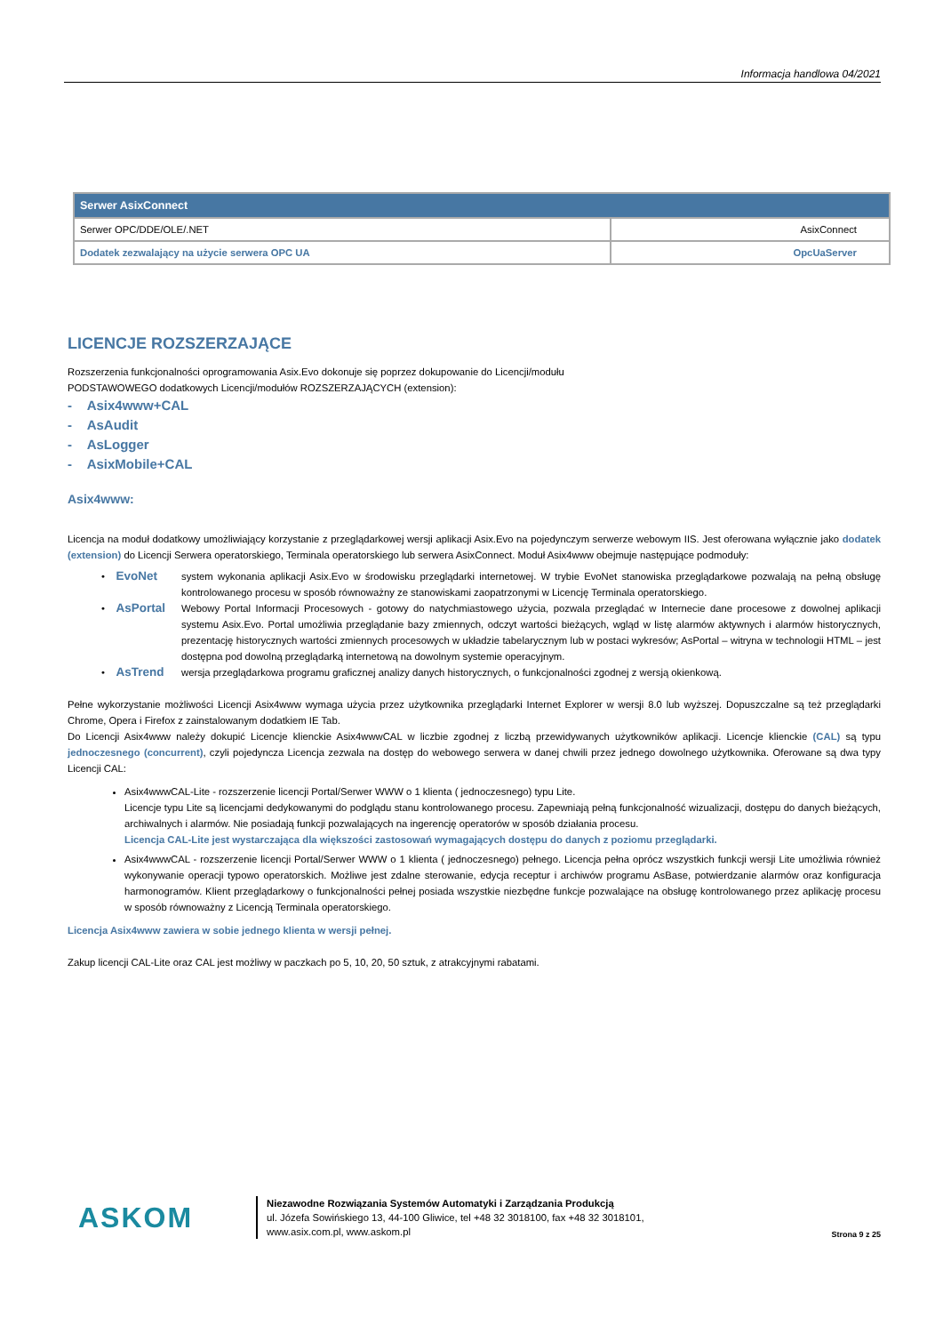Informacja handlowa 04/2021
| Serwer AsixConnect | |
| --- | --- |
| Serwer OPC/DDE/OLE/.NET | AsixConnect |
| Dodatek zezwalający na użycie serwera OPC UA | OpcUaServer |
LICENCJE ROZSZERZAJĄCE
Rozszerzenia funkcjonalności oprogramowania Asix.Evo dokonuje się poprzez dokupowanie do Licencji/modułu
PODSTAWOWEGO dodatkowych Licencji/modułów ROZSZERZAJĄCYCH (extension):
- Asix4www+CAL
- AsAudit
- AsLogger
- AsixMobile+CAL
Asix4www:
Licencja na moduł dodatkowy umożliwiający korzystanie z przeglądarkowej wersji aplikacji Asix.Evo na pojedynczym serwerze webowym IIS. Jest oferowana wyłącznie jako dodatek (extension) do Licencji Serwera operatorskiego, Terminala operatorskiego lub serwera AsixConnect. Moduł Asix4www obejmuje następujące podmoduły:
• EvoNet
system wykonania aplikacji Asix.Evo w środowisku przeglądarki internetowej. W trybie EvoNet stanowiska przeglądarkowe pozwalają na pełną obsługę kontrolowanego procesu w sposób równoważny ze stanowiskami zaopatrzonymi w Licencję Terminala operatorskiego.
• AsPortal
Webowy Portal Informacji Procesowych - gotowy do natychmiastowego użycia, pozwala przeglądać w Internecie dane procesowe z dowolnej aplikacji systemu Asix.Evo. Portal umożliwia przeglądanie bazy zmiennych, odczyt wartości bieżących, wgląd w listę alarmów aktywnych i alarmów historycznych, prezentację historycznych wartości zmiennych procesowych w układzie tabelarycznym lub w postaci wykresów; AsPortal – witryna w technologii HTML – jest dostępna pod dowolną przeglądarką internetową na dowolnym systemie operacyjnym.
• AsTrend
wersja przeglądarkowa programu graficznej analizy danych historycznych, o funkcjonalności zgodnej z wersją okienkową.
Pełne wykorzystanie możliwości Licencji Asix4www wymaga użycia przez użytkownika przeglądarki Internet Explorer w wersji 8.0 lub wyższej. Dopuszczalne są też przeglądarki Chrome, Opera i Firefox z zainstalowanym dodatkiem IE Tab.
Do Licencji Asix4www należy dokupić Licencje klienckie Asix4wwwCAL w liczbie zgodnej z liczbą przewidywanych użytkowników aplikacji. Licencje klienckie (CAL) są typu jednoczesnego (concurrent), czyli pojedyncza Licencja zezwala na dostęp do webowego serwera w danej chwili przez jednego dowolnego użytkownika. Oferowane są dwa typy Licencji CAL:
Asix4wwwCAL-Lite - rozszerzenie licencji Portal/Serwer WWW o 1 klienta ( jednoczesnego) typu Lite.
Licencje typu Lite są licencjami dedykowanymi do podglądu stanu kontrolowanego procesu. Zapewniają pełną funkcjonalność wizualizacji, dostępu do danych bieżących, archiwalnych i alarmów. Nie posiadają funkcji pozwalających na ingerencję operatorów w sposób działania procesu.
Licencja CAL-Lite jest wystarczająca dla większości zastosowań wymagających dostępu do danych z poziomu przeglądarki.
Asix4wwwCAL - rozszerzenie licencji Portal/Serwer WWW o 1 klienta ( jednoczesnego) pełnego. Licencja pełna oprócz wszystkich funkcji wersji Lite umożliwia również wykonywanie operacji typowo operatorskich. Możliwe jest zdalne sterowanie, edycja receptur i archiwów programu AsBase, potwierdzanie alarmów oraz konfiguracja harmonogramów. Klient przeglądarkowy o funkcjonalności pełnej posiada wszystkie niezbędne funkcje pozwalające na obsługę kontrolowanego przez aplikację procesu w sposób równoważny z Licencją Terminala operatorskiego.
Licencja Asix4www zawiera w sobie jednego klienta w wersji pełnej.
Zakup licencji CAL-Lite oraz CAL jest możliwy w paczkach po 5, 10, 20, 50 sztuk, z atrakcyjnymi rabatami.
ASKOM
Niezawodne Rozwiązania Systemów Automatyki i Zarządzania Produkcją
ul. Józefa Sowińskiego 13, 44-100 Gliwice, tel +48 32 3018100, fax +48 32 3018101,
www.asix.com.pl, www.askom.pl
Strona 9 z 25